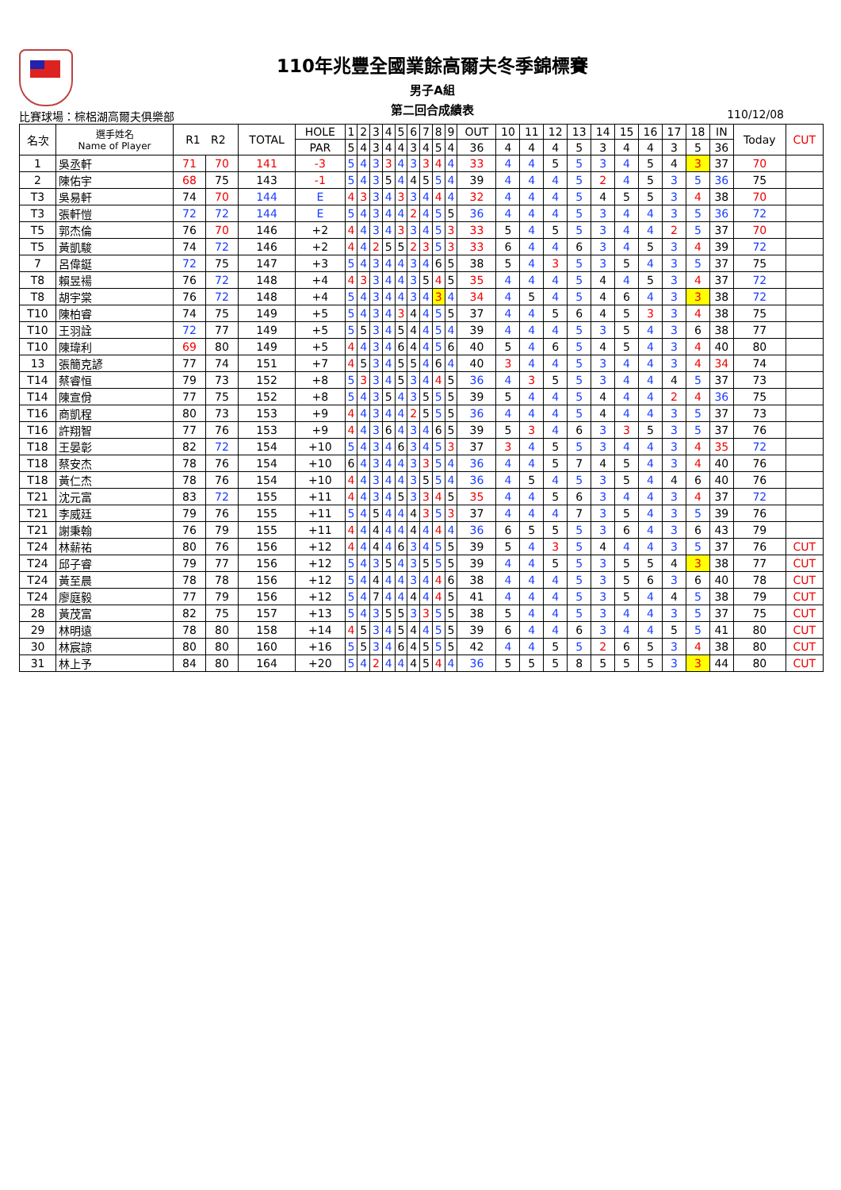110年兆豐全國業餘高爾夫冬季錦標賽
男子A組
第二回合成績表
比賽球場：棕梠湖高爾夫俱樂部 110/12/08
| 名次 | 選手姓名 Name of Player | R1 R2 | | TOTAL | HOLE | 1 | 2 | 3 | 4 | 5 | 6 | 7 | 8 | 9 | OUT | 10 | 11 | 12 | 13 | 14 | 15 | 16 | 17 | 18 | IN | Today | CUT |
| --- | --- | --- | --- | --- | --- | --- | --- | --- | --- | --- | --- | --- | --- | --- | --- | --- | --- | --- | --- | --- | --- | --- | --- | --- | --- | --- | --- |
| | | | | | PAR | 5 | 4 | 3 | 4 | 4 | 3 | 4 | 5 | 4 | 36 | 4 | 4 | 4 | 5 | 3 | 4 | 4 | 3 | 5 | 36 | | |
| 1 | 吳丞軒 | 71 | 70 | 141 | -3 | 5 | 4 | 3 | 3 | 4 | 3 | 3 | 4 | 4 | 33 | 4 | 4 | 5 | 5 | 3 | 4 | 5 | 4 | 3 | 37 | 70 | |
| 2 | 陳佑宇 | 68 | 75 | 143 | -1 | 5 | 4 | 3 | 5 | 4 | 4 | 5 | 5 | 4 | 39 | 4 | 4 | 4 | 5 | 2 | 4 | 5 | 3 | 5 | 36 | 75 | |
| T3 | 吳易軒 | 74 | 70 | 144 | E | 4 | 3 | 3 | 4 | 3 | 3 | 4 | 4 | 4 | 32 | 4 | 4 | 4 | 5 | 4 | 5 | 5 | 3 | 4 | 38 | 70 | |
| T3 | 張軒愷 | 72 | 72 | 144 | E | 5 | 4 | 3 | 4 | 4 | 2 | 4 | 5 | 5 | 36 | 4 | 4 | 4 | 5 | 3 | 4 | 4 | 3 | 5 | 36 | 72 | |
| T5 | 郭杰倫 | 76 | 70 | 146 | +2 | 4 | 4 | 3 | 4 | 3 | 3 | 4 | 5 | 3 | 33 | 5 | 4 | 5 | 5 | 3 | 4 | 4 | 2 | 5 | 37 | 70 | |
| T5 | 黃凱駿 | 74 | 72 | 146 | +2 | 4 | 4 | 2 | 5 | 5 | 2 | 3 | 5 | 3 | 33 | 6 | 4 | 4 | 6 | 3 | 4 | 5 | 3 | 4 | 39 | 72 | |
| 7 | 呂偉鋌 | 72 | 75 | 147 | +3 | 5 | 4 | 3 | 4 | 4 | 3 | 4 | 6 | 5 | 38 | 5 | 4 | 3 | 5 | 3 | 5 | 4 | 3 | 5 | 37 | 75 | |
| T8 | 賴昱禓 | 76 | 72 | 148 | +4 | 4 | 3 | 3 | 4 | 4 | 3 | 5 | 4 | 5 | 35 | 4 | 4 | 4 | 5 | 4 | 4 | 5 | 3 | 4 | 37 | 72 | |
| T8 | 胡宇棠 | 76 | 72 | 148 | +4 | 5 | 4 | 3 | 4 | 4 | 3 | 4 | 3 | 4 | 34 | 4 | 5 | 4 | 5 | 4 | 6 | 4 | 3 | 3 | 38 | 72 | |
| T10 | 陳柏睿 | 74 | 75 | 149 | +5 | 5 | 4 | 3 | 4 | 3 | 4 | 4 | 5 | 5 | 37 | 4 | 4 | 5 | 6 | 4 | 5 | 3 | 3 | 4 | 38 | 75 | |
| T10 | 王羽詮 | 72 | 77 | 149 | +5 | 5 | 5 | 3 | 4 | 5 | 4 | 4 | 5 | 4 | 39 | 4 | 4 | 4 | 5 | 3 | 5 | 4 | 3 | 6 | 38 | 77 | |
| T10 | 陳瑋利 | 69 | 80 | 149 | +5 | 4 | 4 | 3 | 4 | 6 | 4 | 4 | 5 | 6 | 40 | 5 | 4 | 6 | 5 | 4 | 5 | 4 | 3 | 4 | 40 | 80 | |
| 13 | 張簡克諺 | 77 | 74 | 151 | +7 | 4 | 5 | 3 | 4 | 5 | 5 | 4 | 6 | 4 | 40 | 3 | 4 | 4 | 5 | 3 | 4 | 4 | 3 | 4 | 34 | 74 | |
| T14 | 蔡睿恒 | 79 | 73 | 152 | +8 | 5 | 3 | 3 | 4 | 5 | 3 | 4 | 4 | 5 | 36 | 4 | 3 | 5 | 5 | 3 | 4 | 4 | 4 | 5 | 37 | 73 | |
| T14 | 陳宣佾 | 77 | 75 | 152 | +8 | 5 | 4 | 3 | 5 | 4 | 3 | 5 | 5 | 5 | 39 | 5 | 4 | 4 | 5 | 4 | 4 | 4 | 2 | 4 | 36 | 75 | |
| T16 | 商凱程 | 80 | 73 | 153 | +9 | 4 | 4 | 3 | 4 | 4 | 2 | 5 | 5 | 5 | 36 | 4 | 4 | 4 | 5 | 4 | 4 | 4 | 3 | 5 | 37 | 73 | |
| T16 | 許翔智 | 77 | 76 | 153 | +9 | 4 | 4 | 3 | 6 | 4 | 3 | 4 | 6 | 5 | 39 | 5 | 3 | 4 | 6 | 3 | 3 | 5 | 3 | 5 | 37 | 76 | |
| T18 | 王晏彰 | 82 | 72 | 154 | +10 | 5 | 4 | 3 | 4 | 6 | 3 | 4 | 5 | 3 | 37 | 3 | 4 | 5 | 5 | 3 | 4 | 4 | 3 | 4 | 35 | 72 | |
| T18 | 蔡安杰 | 78 | 76 | 154 | +10 | 6 | 4 | 3 | 4 | 4 | 3 | 3 | 5 | 4 | 36 | 4 | 4 | 5 | 7 | 4 | 5 | 4 | 3 | 4 | 40 | 76 | |
| T18 | 黃仁杰 | 78 | 76 | 154 | +10 | 4 | 4 | 3 | 4 | 4 | 3 | 5 | 5 | 4 | 36 | 4 | 5 | 4 | 5 | 3 | 5 | 4 | 4 | 6 | 40 | 76 | |
| T21 | 沈元富 | 83 | 72 | 155 | +11 | 4 | 4 | 3 | 4 | 5 | 3 | 3 | 4 | 5 | 35 | 4 | 4 | 5 | 6 | 3 | 4 | 4 | 3 | 4 | 37 | 72 | |
| T21 | 李威廷 | 79 | 76 | 155 | +11 | 5 | 4 | 5 | 4 | 4 | 4 | 3 | 5 | 3 | 37 | 4 | 4 | 4 | 7 | 3 | 5 | 4 | 3 | 5 | 39 | 76 | |
| T21 | 謝秉翰 | 76 | 79 | 155 | +11 | 4 | 4 | 4 | 4 | 4 | 4 | 4 | 4 | 4 | 36 | 6 | 5 | 5 | 5 | 3 | 6 | 4 | 3 | 6 | 43 | 79 | |
| T24 | 林薪祐 | 80 | 76 | 156 | +12 | 4 | 4 | 4 | 4 | 6 | 3 | 4 | 5 | 5 | 39 | 5 | 4 | 3 | 5 | 4 | 4 | 4 | 3 | 5 | 37 | 76 | CUT |
| T24 | 邱子睿 | 79 | 77 | 156 | +12 | 5 | 4 | 3 | 5 | 4 | 3 | 5 | 5 | 5 | 39 | 4 | 4 | 5 | 5 | 3 | 5 | 5 | 4 | 3 | 38 | 77 | CUT |
| T24 | 黃至晨 | 78 | 78 | 156 | +12 | 5 | 4 | 4 | 4 | 4 | 3 | 4 | 4 | 6 | 38 | 4 | 4 | 4 | 5 | 3 | 5 | 6 | 3 | 6 | 40 | 78 | CUT |
| T24 | 廖庭毅 | 77 | 79 | 156 | +12 | 5 | 4 | 7 | 4 | 4 | 4 | 4 | 4 | 5 | 41 | 4 | 4 | 4 | 5 | 3 | 5 | 4 | 4 | 5 | 38 | 79 | CUT |
| 28 | 黃茂富 | 82 | 75 | 157 | +13 | 5 | 4 | 3 | 5 | 5 | 3 | 3 | 5 | 5 | 38 | 5 | 4 | 4 | 5 | 3 | 4 | 4 | 3 | 5 | 37 | 75 | CUT |
| 29 | 林明遠 | 78 | 80 | 158 | +14 | 4 | 5 | 3 | 4 | 5 | 4 | 4 | 5 | 5 | 39 | 6 | 4 | 4 | 6 | 3 | 4 | 4 | 5 | 5 | 41 | 80 | CUT |
| 30 | 林宸諒 | 80 | 80 | 160 | +16 | 5 | 5 | 3 | 4 | 6 | 4 | 5 | 5 | 5 | 42 | 4 | 4 | 5 | 5 | 2 | 6 | 5 | 3 | 4 | 38 | 80 | CUT |
| 31 | 林上予 | 84 | 80 | 164 | +20 | 5 | 4 | 2 | 4 | 4 | 4 | 5 | 4 | 4 | 36 | 5 | 5 | 5 | 8 | 5 | 5 | 5 | 3 | 3 | 44 | 80 | CUT |